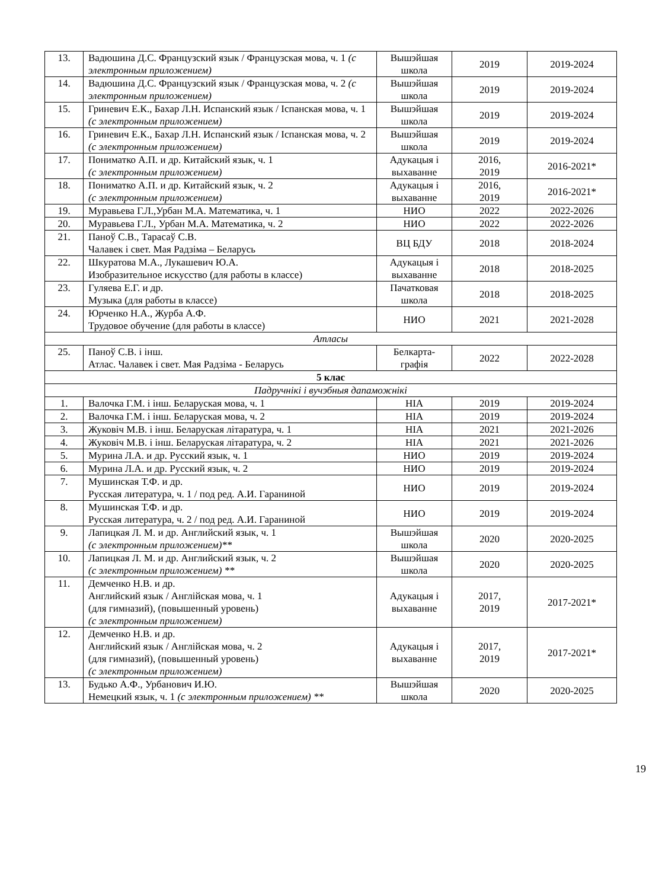| 13. | Вадюшина Д.С. Французский язык / Французская мова, ч. 1 (с электронным приложением) | Вышэйшая школа | 2019 | 2019-2024 |
| 14. | Вадюшина Д.С. Французский язык / Французская мова, ч. 2 (с электронным приложением) | Вышэйшая школа | 2019 | 2019-2024 |
| 15. | Гриневич Е.К., Бахар Л.Н. Испанский язык / Іспанская мова, ч. 1 (с электронным приложением) | Вышэйшая школа | 2019 | 2019-2024 |
| 16. | Гриневич Е.К., Бахар Л.Н. Испанский язык / Іспанская мова, ч. 2 (с электронным приложением) | Вышэйшая школа | 2019 | 2019-2024 |
| 17. | Пониматко А.П. и др. Китайский язык, ч. 1 (с электронным приложением) | Адукацыя і выхаванне | 2016, 2019 | 2016-2021* |
| 18. | Пониматко А.П. и др. Китайский язык, ч. 2 (с электронным приложением) | Адукацыя і выхаванне | 2016, 2019 | 2016-2021* |
| 19. | Муравьева Г.Л.,Урбан М.А. Математика, ч. 1 | НИО | 2022 | 2022-2026 |
| 20. | Муравьева Г.Л., Урбан М.А. Математика, ч. 2 | НИО | 2022 | 2022-2026 |
| 21. | Паноў С.В., Тарасаў С.В. Чалавек і свет. Мая Радзіма – Беларусь | ВЦ БДУ | 2018 | 2018-2024 |
| 22. | Шкуратова М.А., Лукашевич Ю.А. Изобразительное искусство (для работы в классе) | Адукацыя і выхаванне | 2018 | 2018-2025 |
| 23. | Гуляева Е.Г. и др. Музыка (для работы в классе) | Пачатковая школа | 2018 | 2018-2025 |
| 24. | Юрченко Н.А., Журба А.Ф. Трудовое обучение (для работы в классе) | НИО | 2021 | 2021-2028 |
| Атласы | | | | |
| 25. | Паноў С.В. і інш. Атлас. Чалавек і свет. Мая Радзіма - Беларусь | Белкарта-графія | 2022 | 2022-2028 |
| 5 клас | | | | |
| Падручнікі і вучэбныя дапаможнікі | | | | |
| 1. | Валочка Г.М. і інш. Беларуская мова, ч. 1 | НІА | 2019 | 2019-2024 |
| 2. | Валочка Г.М. і інш. Беларуская мова, ч. 2 | НІА | 2019 | 2019-2024 |
| 3. | Жуковіч М.В. і інш. Беларуская літаратура, ч. 1 | НІА | 2021 | 2021-2026 |
| 4. | Жуковіч М.В. і інш. Беларуская літаратура, ч. 2 | НІА | 2021 | 2021-2026 |
| 5. | Мурина Л.А. и др. Русский язык, ч. 1 | НИО | 2019 | 2019-2024 |
| 6. | Мурина Л.А. и др. Русский язык, ч. 2 | НИО | 2019 | 2019-2024 |
| 7. | Мушинская Т.Ф. и др. Русская литература, ч. 1 / под ред. А.И. Гараниной | НИО | 2019 | 2019-2024 |
| 8. | Мушинская Т.Ф. и др. Русская литература, ч. 2 / под ред. А.И. Гараниной | НИО | 2019 | 2019-2024 |
| 9. | Лапицкая Л. М. и др. Английский язык, ч. 1 (с электронным приложением)** | Вышэйшая школа | 2020 | 2020-2025 |
| 10. | Лапицкая Л. М. и др. Английский язык, ч. 2 (с электронным приложением) ** | Вышэйшая школа | 2020 | 2020-2025 |
| 11. | Демченко Н.В. и др. Английский язык / Англійская мова, ч. 1 (для гимназий), (повышенный уровень) (с электронным приложением) | Адукацыя і выхаванне | 2017, 2019 | 2017-2021* |
| 12. | Демченко Н.В. и др. Английский язык / Англійская мова, ч. 2 (для гимназий), (повышенный уровень) (с электронным приложением) | Адукацыя і выхаванне | 2017, 2019 | 2017-2021* |
| 13. | Будько А.Ф., Урбанович И.Ю. Немецкий язык, ч. 1 (с электронным приложением) ** | Вышэйшая школа | 2020 | 2020-2025 |
19